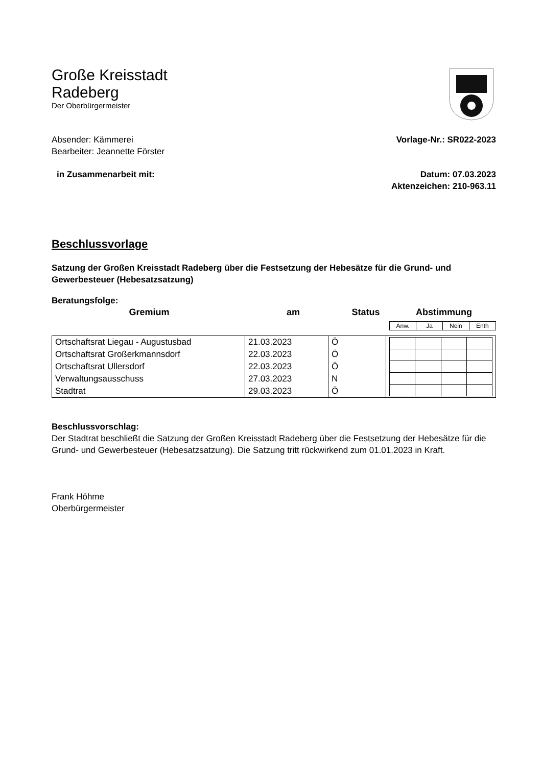Große Kreisstadt
Radeberg
Der Oberbürgermeister
Absender: Kämmerei
Bearbeiter: Jeannette Förster
Vorlage-Nr.: SR022-2023
in Zusammenarbeit mit: Datum: 07.03.2023
Aktenzeichen: 210-963.11
Beschlussvorlage
Satzung der Großen Kreisstadt Radeberg über die Festsetzung der Hebesätze für die Grund- und Gewerbesteuer (Hebesatzsatzung)
Beratungsfolge:
| Gremium | am | Status | Abstimmung |
| --- | --- | --- | --- |
| Anw. | Ja | Nein | Enth |
| Ortschaftsrat Liegau - Augustusbad | 21.03.2023 | Ö | |
| Ortschaftsrat Großerkmannsdorf | 22.03.2023 | Ö | |
| Ortschaftsrat Ullersdorf | 22.03.2023 | Ö | |
| Verwaltungsausschuss | 27.03.2023 | N | |
| Stadtrat | 29.03.2023 | Ö | |
Beschlussvorschlag:
Der Stadtrat beschließt die Satzung der Großen Kreisstadt Radeberg über die Festsetzung der Hebesätze für die Grund- und Gewerbesteuer (Hebesatzsatzung). Die Satzung tritt rückwirkend zum 01.01.2023 in Kraft.
Frank Höhme
Oberbürgermeister